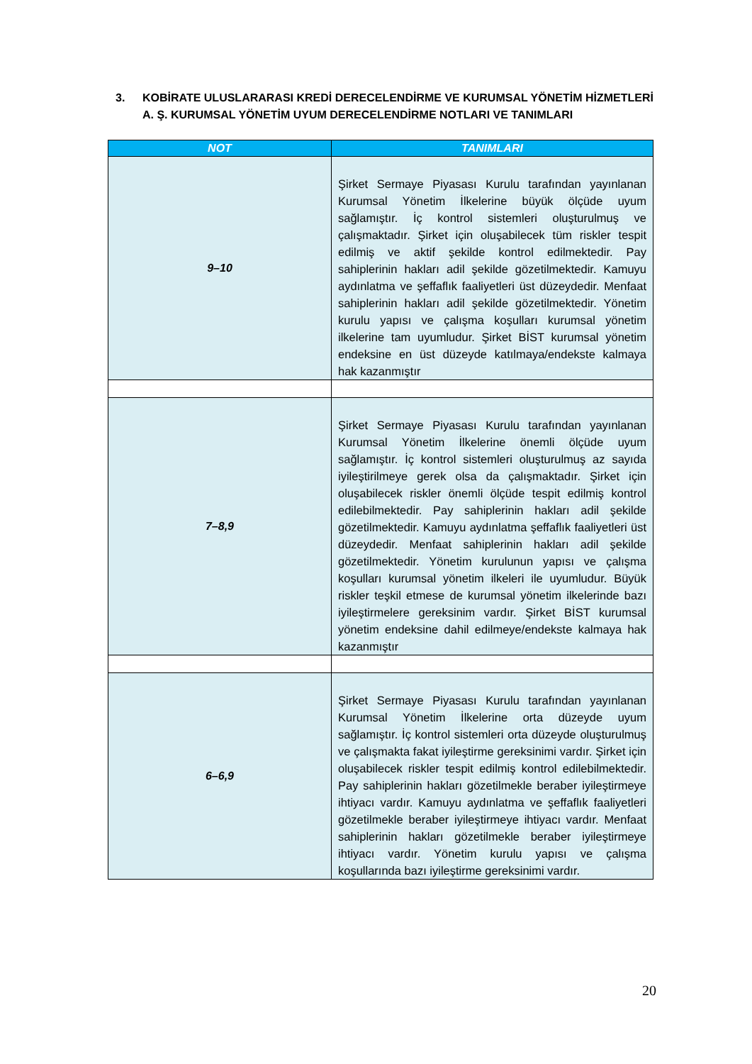3. KOBİRATE ULUSLARARASI KREDİ DERECELENDİRME VE KURUMSAL YÖNETİM HİZMETLERİ A. Ş. KURUMSAL YÖNETİM UYUM DERECELENDİRME NOTLARI VE TANIMLARI
| NOT | TANIMLARI |
| --- | --- |
| 9–10 | Şirket Sermaye Piyasası Kurulu tarafından yayınlanan Kurumsal Yönetim İlkelerine büyük ölçüde uyum sağlamıştır. İç kontrol sistemleri oluşturulmuş ve çalışmaktadır. Şirket için oluşabilecek tüm riskler tespit edilmiş ve aktif şekilde kontrol edilmektedir. Pay sahiplerinin hakları adil şekilde gözetilmektedir. Kamuyu aydınlatma ve şeffaflık faaliyetleri üst düzeydedir. Menfaat sahiplerinin hakları adil şekilde gözetilmektedir. Yönetim kurulu yapısı ve çalışma koşulları kurumsal yönetim ilkelerine tam uyumludur. Şirket BİST kurumsal yönetim endeksine en üst düzeyde katılmaya/endekste kalmaya hak kazanmıştır |
| 7–8,9 | Şirket Sermaye Piyasası Kurulu tarafından yayınlanan Kurumsal Yönetim İlkelerine önemli ölçüde uyum sağlamıştır. İç kontrol sistemleri oluşturulmuş az sayıda iyileştirilmeye gerek olsa da çalışmaktadır. Şirket için oluşabilecek riskler önemli ölçüde tespit edilmiş kontrol edilebilmektedir. Pay sahiplerinin hakları adil şekilde gözetilmektedir. Kamuyu aydınlatma şeffaflık faaliyetleri üst düzeydedir. Menfaat sahiplerinin hakları adil şekilde gözetilmektedir. Yönetim kurulunun yapısı ve çalışma koşulları kurumsal yönetim ilkeleri ile uyumludur. Büyük riskler teşkil etmese de kurumsal yönetim ilkelerinde bazı iyileştirmelere gereksinim vardır. Şirket BİST kurumsal yönetim endeksine dahil edilmeye/endekste kalmaya hak kazanmıştır |
| 6–6,9 | Şirket Sermaye Piyasası Kurulu tarafından yayınlanan Kurumsal Yönetim İlkelerine orta düzeyde uyum sağlamıştır. İç kontrol sistemleri orta düzeyde oluşturulmuş ve çalışmakta fakat iyileştirme gereksinimi vardır. Şirket için oluşabilecek riskler tespit edilmiş kontrol edilebilmektedir. Pay sahiplerinin hakları gözetilmekle beraber iyileştirmeye ihtiyacı vardır. Kamuyu aydınlatma ve şeffaflık faaliyetleri gözetilmekle beraber iyileştirmeye ihtiyacı vardır. Menfaat sahiplerinin hakları gözetilmekle beraber iyileştirmeye ihtiyacı vardır. Yönetim kurulu yapısı ve çalışma koşullarında bazı iyileştirme gereksinimi vardır. |
20